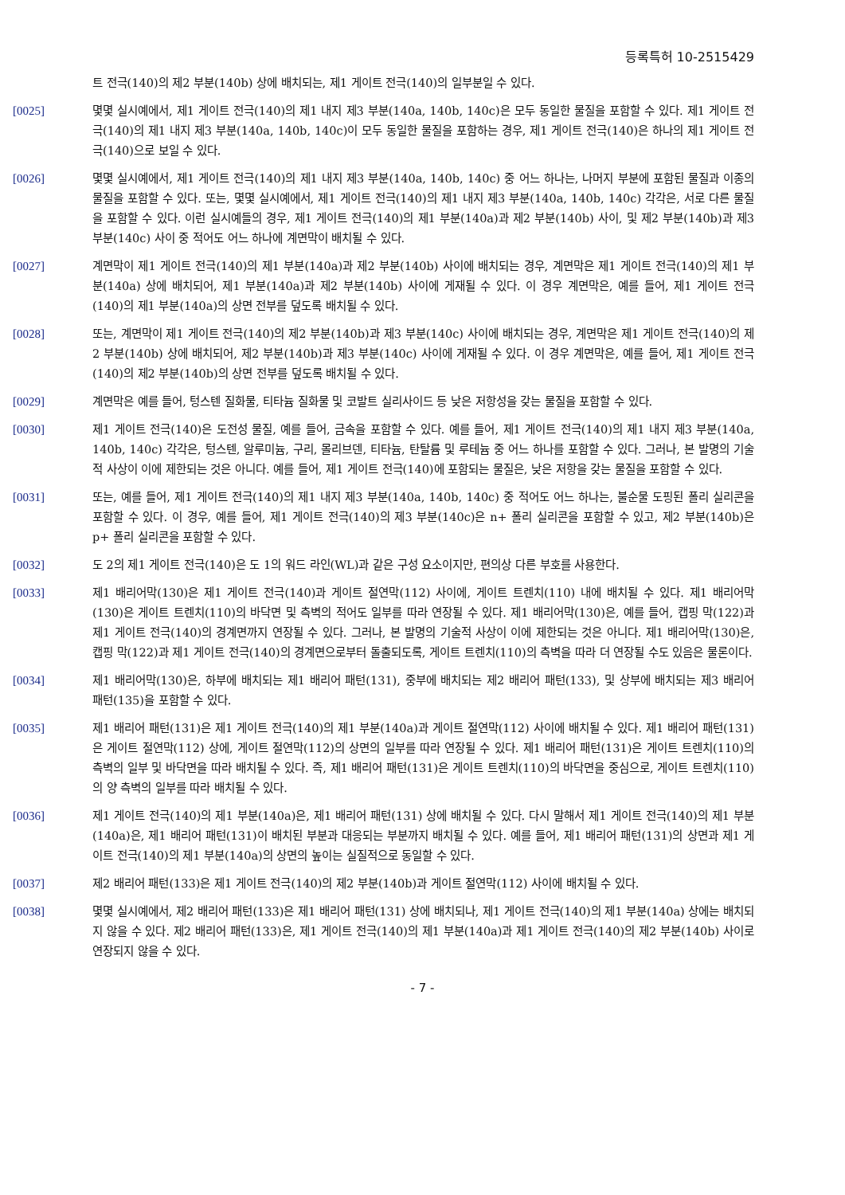등록특허 10-2515429
트 전극(140)의 제2 부분(140b) 상에 배치되는, 제1 게이트 전극(140)의 일부분일 수 있다.
[0025] 몇몇 실시예에서, 제1 게이트 전극(140)의 제1 내지 제3 부분(140a, 140b, 140c)은 모두 동일한 물질을 포함할 수 있다. 제1 게이트 전극(140)의 제1 내지 제3 부분(140a, 140b, 140c)이 모두 동일한 물질을 포함하는 경우, 제1 게이트 전극(140)은 하나의 제1 게이트 전극(140)으로 보일 수 있다.
[0026] 몇몇 실시예에서, 제1 게이트 전극(140)의 제1 내지 제3 부분(140a, 140b, 140c) 중 어느 하나는, 나머지 부분에 포함된 물질과 이종의 물질을 포함할 수 있다. 또는, 몇몇 실시예에서, 제1 게이트 전극(140)의 제1 내지 제3 부분(140a, 140b, 140c) 각각은, 서로 다른 물질을 포함할 수 있다. 이런 실시예들의 경우, 제1 게이트 전극(140)의 제1 부분(140a)과 제2 부분(140b) 사이, 및 제2 부분(140b)과 제3 부분(140c) 사이 중 적어도 어느 하나에 계면막이 배치될 수 있다.
[0027] 계면막이 제1 게이트 전극(140)의 제1 부분(140a)과 제2 부분(140b) 사이에 배치되는 경우, 계면막은 제1 게이트 전극(140)의 제1 부분(140a) 상에 배치되어, 제1 부분(140a)과 제2 부분(140b) 사이에 게재될 수 있다. 이 경우 계면막은, 예를 들어, 제1 게이트 전극(140)의 제1 부분(140a)의 상면 전부를 덮도록 배치될 수 있다.
[0028] 또는, 계면막이 제1 게이트 전극(140)의 제2 부분(140b)과 제3 부분(140c) 사이에 배치되는 경우, 계면막은 제1 게이트 전극(140)의 제2 부분(140b) 상에 배치되어, 제2 부분(140b)과 제3 부분(140c) 사이에 게재될 수 있다. 이 경우 계면막은, 예를 들어, 제1 게이트 전극(140)의 제2 부분(140b)의 상면 전부를 덮도록 배치될 수 있다.
[0029] 계면막은 예를 들어, 텅스텐 질화물, 티타늄 질화물 및 코발트 실리사이드 등 낮은 저항성을 갖는 물질을 포함할 수 있다.
[0030] 제1 게이트 전극(140)은 도전성 물질, 예를 들어, 금속을 포함할 수 있다. 예를 들어, 제1 게이트 전극(140)의 제1 내지 제3 부분(140a, 140b, 140c) 각각은, 텅스텐, 알루미늄, 구리, 몰리브덴, 티타늄, 탄탈륨 및 루테늄 중 어느 하나를 포함할 수 있다. 그러나, 본 발명의 기술적 사상이 이에 제한되는 것은 아니다. 예를 들어, 제1 게이트 전극(140)에 포함되는 물질은, 낮은 저항을 갖는 물질을 포함할 수 있다.
[0031] 또는, 예를 들어, 제1 게이트 전극(140)의 제1 내지 제3 부분(140a, 140b, 140c) 중 적어도 어느 하나는, 불순물 도핑된 폴리 실리콘을 포함할 수 있다. 이 경우, 예를 들어, 제1 게이트 전극(140)의 제3 부분(140c)은 n+ 폴리 실리콘을 포함할 수 있고, 제2 부분(140b)은 p+ 폴리 실리콘을 포함할 수 있다.
[0032] 도 2의 제1 게이트 전극(140)은 도 1의 워드 라인(WL)과 같은 구성 요소이지만, 편의상 다른 부호를 사용한다.
[0033] 제1 배리어막(130)은 제1 게이트 전극(140)과 게이트 절연막(112) 사이에, 게이트 트렌치(110) 내에 배치될 수 있다. 제1 배리어막(130)은 게이트 트렌치(110)의 바닥면 및 측벽의 적어도 일부를 따라 연장될 수 있다. 제1 배리어막(130)은, 예를 들어, 캡핑 막(122)과 제1 게이트 전극(140)의 경계면까지 연장될 수 있다. 그러나, 본 발명의 기술적 사상이 이에 제한되는 것은 아니다. 제1 배리어막(130)은, 캡핑 막(122)과 제1 게이트 전극(140)의 경계면으로부터 돌출되도록, 게이트 트렌치(110)의 측벽을 따라 더 연장될 수도 있음은 물론이다.
[0034] 제1 배리어막(130)은, 하부에 배치되는 제1 배리어 패턴(131), 중부에 배치되는 제2 배리어 패턴(133), 및 상부에 배치되는 제3 배리어 패턴(135)을 포함할 수 있다.
[0035] 제1 배리어 패턴(131)은 제1 게이트 전극(140)의 제1 부분(140a)과 게이트 절연막(112) 사이에 배치될 수 있다. 제1 배리어 패턴(131)은 게이트 절연막(112) 상에, 게이트 절연막(112)의 상면의 일부를 따라 연장될 수 있다. 제1 배리어 패턴(131)은 게이트 트렌치(110)의 측벽의 일부 및 바닥면을 따라 배치될 수 있다. 즉, 제1 배리어 패턴(131)은 게이트 트렌치(110)의 바닥면을 중심으로, 게이트 트렌치(110)의 양 측벽의 일부를 따라 배치될 수 있다.
[0036] 제1 게이트 전극(140)의 제1 부분(140a)은, 제1 배리어 패턴(131) 상에 배치될 수 있다. 다시 말해서 제1 게이트 전극(140)의 제1 부분(140a)은, 제1 배리어 패턴(131)이 배치된 부분과 대응되는 부분까지 배치될 수 있다. 예를 들어, 제1 배리어 패턴(131)의 상면과 제1 게이트 전극(140)의 제1 부분(140a)의 상면의 높이는 실질적으로 동일할 수 있다.
[0037] 제2 배리어 패턴(133)은 제1 게이트 전극(140)의 제2 부분(140b)과 게이트 절연막(112) 사이에 배치될 수 있다.
[0038] 몇몇 실시예에서, 제2 배리어 패턴(133)은 제1 배리어 패턴(131) 상에 배치되나, 제1 게이트 전극(140)의 제1 부분(140a) 상에는 배치되지 않을 수 있다. 제2 배리어 패턴(133)은, 제1 게이트 전극(140)의 제1 부분(140a)과 제1 게이트 전극(140)의 제2 부분(140b) 사이로 연장되지 않을 수 있다.
- 7 -